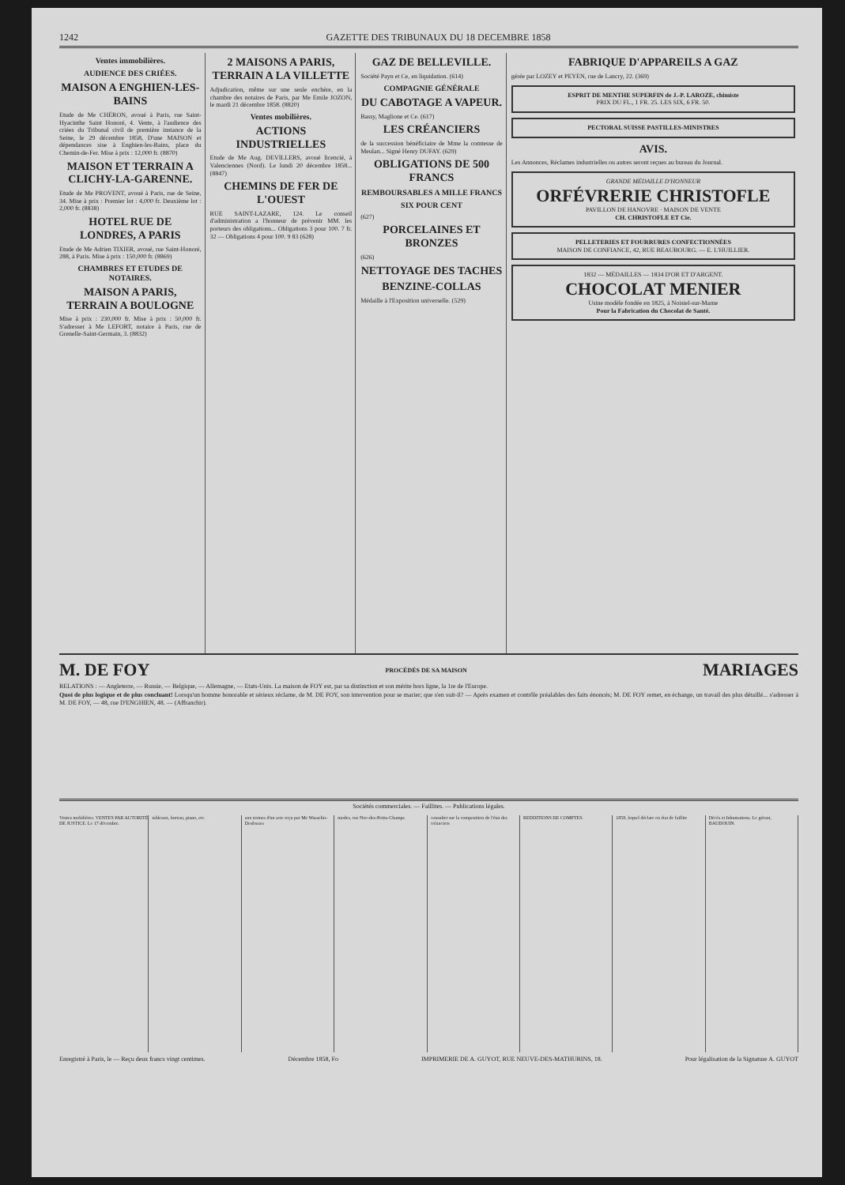1242 GAZETTE DES TRIBUNAUX DU 18 DECEMBRE 1858
Ventes immobilières.
AUDIENCE DES CRIÉES.
MAISON A ENGHIEN-LES-BAINS
Etude de Me CHÉRON, avoué à Paris, rue Saint-Hyacinthe Saint Honoré, 4. Vente, à l'audience des criées du Tribunal civil de première instance de la Seine, le 29 décembre 1858, D'une MAISON et dépendances sise à Enghien-les-Bains, place du Chemin-de-Fer. Mise à prix : 12,000 fr. (8870)
MAISON ET TERRAIN A CLICHY-LA-GARENNE.
Etude de Me PROVENT, avoué à Paris, rue de Seine, 34. Mise à prix : Premier lot : 4,000 fr. Deuxième lot : 2,000 fr. (8838)
HOTEL RUE DE LONDRES, A PARIS
Etude de Me Adrien TIXIER, avoué, rue Saint-Honoré, 288, à Paris. Mise à prix : 150,000 fr. (8869)
CHAMBRES ET ETUDES DE NOTAIRES.
MAISON A PARIS, TERRAIN A BOULOGNE
Mise à prix : 230,000 fr. Mise à prix : 50,000 fr. S'adresser à Me LEFORT, notaire à Paris, rue de Grenelle-Saint-Germain, 3. (8832)
2 MAISONS A PARIS, TERRAIN A LA VILLETTE
Adjudication, même sur une seule enchère, en la chambre des notaires de Paris, par Me Emile JOZON, le mardi 21 décembre 1858. (8820)
Ventes mobilières.
ACTIONS INDUSTRIELLES
Etude de Me Aug. DEVILLERS, avoué licencié, à Valenciennes (Nord). Le lundi 20 décembre 1858... (8847)
CHEMINS DE FER DE L'OUEST
RUE SAINT-LAZARE, 124. Le conseil d'administration a l'honneur de prévenir MM. les porteurs des obligations... Obligations 3 pour 100. 7 fr. 32 — Obligations 4 pour 100. 9 83 (628)
GAZ DE BELLEVILLE.
Société Payn et Ce, en liquidation. (614)
COMPAGNIE GÉNÉRALE
DU CABOTAGE A VAPEUR.
Bassy, Maglione et Ce. (617)
LES CRÉANCIERS
de la succession bénéficiaire de Mme la comtesse de Meulan... Signé Henry DUFAY. (629)
OBLIGATIONS DE 500 FRANCS
REMBOURSABLES A MILLE FRANCS
SIX POUR CENT
(627)
PORCELAINES ET BRONZES
(626)
NETTOYAGE DES TACHES
BENZINE-COLLAS
Médaille à l'Exposition universelle. (529)
FABRIQUE D'APPAREILS A GAZ
gérée par LOZEY et PEYEN, rue de Lancry, 22. (369)
ESPRIT DE MENTHE SUPERFIN de J.-P. LAROZE, chimiste
PRIX DU FL., 1 FR. 25. LES SIX, 6 FR. 50.
PECTORAL SUISSE PASTILLES-MINISTRES
AVIS.
Les Annonces, Réclames industrielles ou autres seront reçues au bureau du Journal.
GRANDE MÉDAILLE D'HONNEUR
ORFÉVRERIE CHRISTOFLE
PAVILLON DE HANOVRE · MAISON DE VENTE
CH. CHRISTOFLE ET Cie.
PELLETERIES ET FOURRURES CONFECTIONNÉES
MAISON DE CONFIANCE, 42, RUE BEAUBOURG. — E. L'HUILLIER.
1832 — MÉDAILLES — 1834 D'OR ET D'ARGENT.
CHOCOLAT MENIER
Usine modèle fondée en 1825, à Noisiel-sur-Marne
Pour la Fabrication du Chocolat de Santé.
M. DE FOY PROCÉDÉS DE SA MAISON MARIAGES
RELATIONS : — Angleterre, — Russie, — Belgique, — Allemagne, — Etats-Unis. La maison de FOY est, par sa distinction et son mérite hors ligne, la 1re de l'Europe.
Quoi de plus logique et de plus concluant! Lorsqu'un homme honorable et sérieux réclame, de M. DE FOY, son intervention pour se marier; que s'en suit-il? — Après examen et contrôle préalables des faits énoncés; M. DE FOY remet, en échange, un travail des plus détaillé... s'adresser à M. DE FOY, — 48, rue D'ENGHIEN, 48. — (Affranchir).
Sociétés commerciales. — Faillites. — Publications légales.
Ventes mobilières. VENTES PAR AUTORITÉ DE JUSTICE. Le 17 décembre.
tableaux, bureau, piano, etc. aux termes d'un acte reçu par Me Wasselin-Desfosses
modes, rue Nve-des-Petits-Champs
consulter sur la composition de l'état des créanciers
REDDITIONS DE COMPTES. 1858, lequel déclare en état de faillite
Décès et Inhumations. Le gérant, BAUDOUIN.
Enregistré à Paris, le — Reçu deux francs vingt centimes. Décembre 1858, Fo IMPRIMERIE DE A. GUYOT, RUE NEUVE-DES-MATHURINS, 18. Pour légalisation de la Signature A. GUYOT